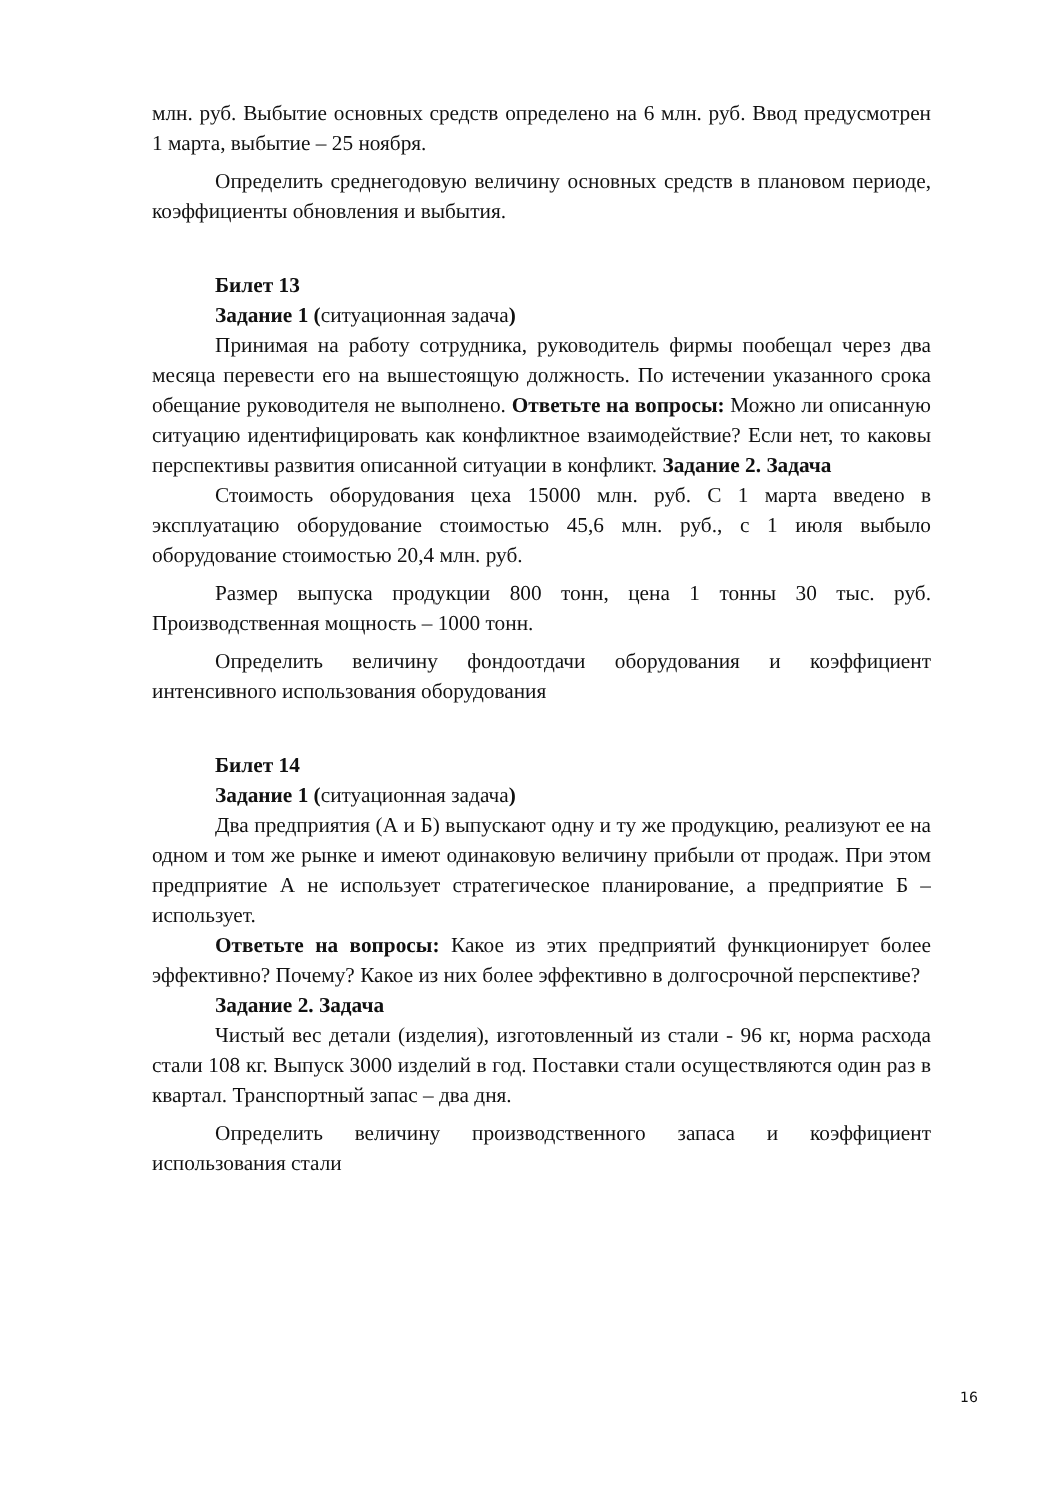млн. руб. Выбытие основных средств определено на 6 млн. руб. Ввод предусмотрен 1 марта, выбытие – 25 ноября.
Определить среднегодовую величину основных средств в плановом периоде, коэффициенты обновления и выбытия.
Билет 13
Задание 1 (ситуационная задача)
Принимая на работу сотрудника, руководитель фирмы пообещал через два месяца перевести его на вышестоящую должность. По истечении указанного срока обещание руководителя не выполнено. Ответьте на вопросы: Можно ли описанную ситуацию идентифицировать как конфликтное взаимодействие? Если нет, то каковы перспективы развития описанной ситуации в конфликт. Задание 2. Задача
Стоимость оборудования цеха 15000 млн. руб. С 1 марта введено в эксплуатацию оборудование стоимостью 45,6 млн. руб., с 1 июля выбыло оборудование стоимостью 20,4 млн. руб.
Размер выпуска продукции 800 тонн, цена 1 тонны 30 тыс. руб. Производственная мощность – 1000 тонн.
Определить величину фондоотдачи оборудования и коэффициент интенсивного использования оборудования
Билет 14
Задание 1 (ситуационная задача)
Два предприятия (А и Б) выпускают одну и ту же продукцию, реализуют ее на одном и том же рынке и имеют одинаковую величину прибыли от продаж. При этом предприятие А не использует стратегическое планирование, а предприятие Б –использует.
Ответьте на вопросы: Какое из этих предприятий функционирует более эффективно? Почему? Какое из них более эффективно в долгосрочной перспективе?
Задание 2. Задача
Чистый вес детали (изделия), изготовленный из стали - 96 кг, норма расхода стали 108 кг. Выпуск 3000 изделий в год. Поставки стали осуществляются один раз в квартал. Транспортный запас – два дня.
Определить величину производственного запаса и коэффициент использования стали
16